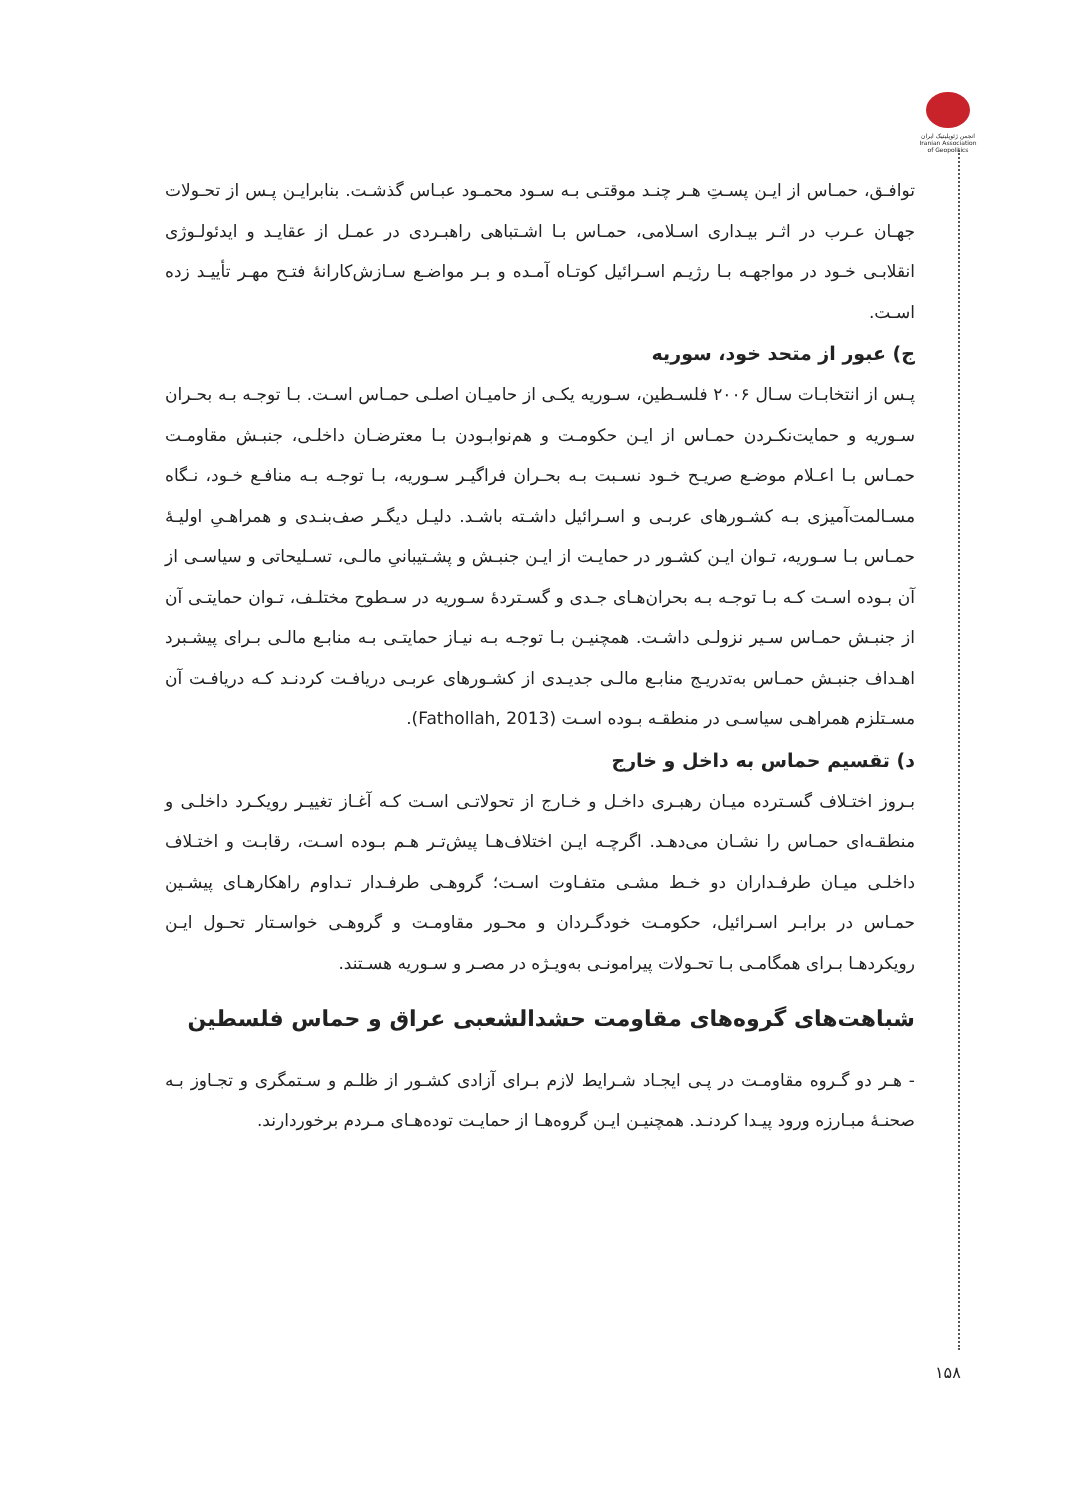انجمن ژئوپلیتیک ایران Iranian Association of Geopolitics
توافـق، حمـاس از ایـن پسـتِ هـر چنـد موقتـی بـه سـود محمـود عبـاس گذشـت. بنابرایـن پـس از تحـولات جهـان عـرب در اثـر بیـداری اسـلامی، حمـاس بـا اشـتباهی راهبـردی در عمـل از عقایـد و ایدئولـوژی انقلابـی خـود در مواجهـه بـا رژیـم اسـرائیل کوتـاه آمـده و بـر مواضـع سـازش‌کارانهٔ فتـح مهـر تأییـد زده اسـت.
ج) عبور از متحد خود، سوریه
پـس از انتخابـات سـال ۲۰۰۶ فلسـطین، سـوریه یکـی از حامیـان اصلـی حمـاس اسـت. بـا توجـه بـه بحـران سـوریه و حمایت‌نکـردن حمـاس از ایـن حکومـت و هم‌نوابـودن بـا معترضـان داخلـی، جنبـش مقاومـت حمـاس بـا اعـلام موضـع صریـح خـود نسـبت بـه بحـران فراگیـر سـوریه، بـا توجـه بـه منافـع خـود، نـگاه مسـالمت‌آمیزی بـه کشـورهای عربـی و اسـرائیل داشـته باشـد. دلیـل دیگـر صف‌بنـدی و همراهـیِ اولیـهٔ حمـاس بـا سـوریه، تـوان ایـن کشـور در حمایـت از ایـن جنبـش و پشـتیبانیِ مالـی، تسـلیحاتی و سیاسـی از آن بـوده اسـت کـه بـا توجـه بـه بحران‌هـای جـدی و گسـتردهٔ سـوریه در سـطوح مختلـف، تـوان حمایتـی آن از جنبـش حمـاس سـیر نزولـی داشـت. همچنیـن بـا توجـه بـه نیـاز حمایتـی بـه منابـع مالـی بـرای پیشـبرد اهـداف جنبـش حمـاس به‌تدریـج منابـع مالـی جدیـدی از کشـورهای عربـی دریافـت کردنـد کـه دریافـت آن مسـتلزم همراهـی سیاسـی در منطقـه بـوده اسـت (Fathollah, 2013).
د) تقسیم حماس به داخل و خارج
بـروز اختـلاف گسـترده میـان رهبـری داخـل و خـارج از تحولاتـی اسـت کـه آغـاز تغییـر رویکـرد داخلـی و منطقـه‌ای حمـاس را نشـان می‌دهـد. اگرچـه ایـن اختلاف‌هـا پیش‌تـر هـم بـوده اسـت، رقابـت و اختـلاف داخلـی میـان طرفـداران دو خـط مشـی متفـاوت اسـت؛ گروهـی طرفـدار تـداوم راهکارهـای پیشـین حمـاس در برابـر اسـرائیل، حکومـت خودگـردان و محـور مقاومـت و گروهـی خواسـتار تحـول ایـن رویکردهـا بـرای همگامـی بـا تحـولات پیرامونـی به‌ویـژه در مصـر و سـوریه هسـتند.
شباهت‌های گروه‌های مقاومت حشدالشعبی عراق و حماس فلسطین
- هـر دو گـروه مقاومـت در پـی ایجـاد شـرایط لازم بـرای آزادی کشـور از ظلـم و سـتمگری و تجـاوز بـه صحنـهٔ مبـارزه ورود پیـدا کردنـد. همچنیـن ایـن گروه‌هـا از حمایـت توده‌هـای مـردم برخوردارند.
۱۵۸